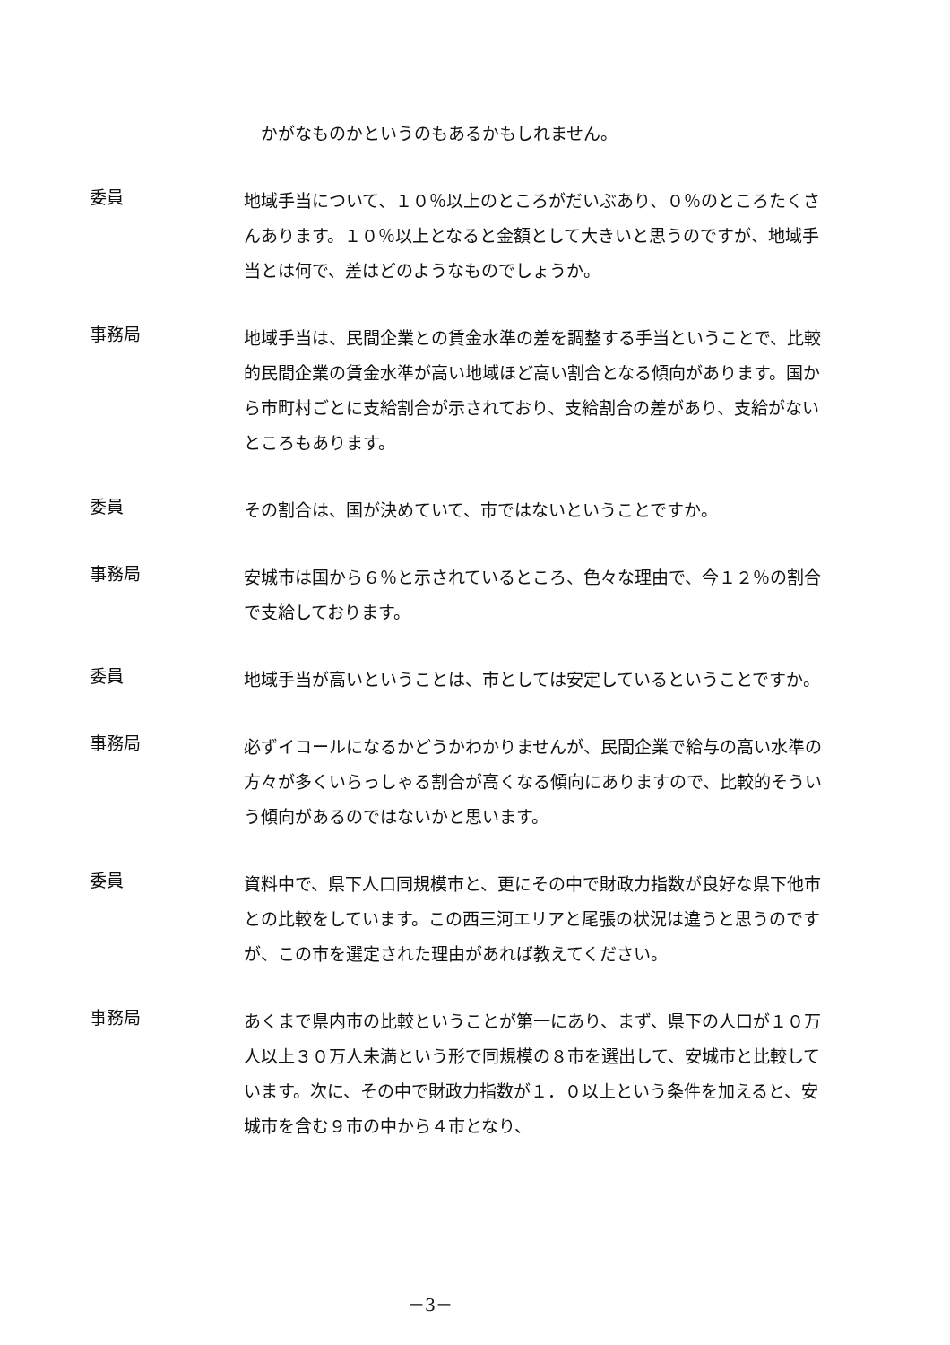かがなものかというのもあるかもしれません。
委員
地域手当について、１０％以上のところがだいぶあり、０％のところたくさんあります。１０％以上となると金額として大きいと思うのですが、地域手当とは何で、差はどのようなものでしょうか。
事務局
地域手当は、民間企業との賃金水準の差を調整する手当ということで、比較的民間企業の賃金水準が高い地域ほど高い割合となる傾向があります。国から市町村ごとに支給割合が示されており、支給割合の差があり、支給がないところもあります。
委員
その割合は、国が決めていて、市ではないということですか。
事務局
安城市は国から６％と示されているところ、色々な理由で、今１２％の割合で支給しております。
委員
地域手当が高いということは、市としては安定しているということですか。
事務局
必ずイコールになるかどうかわかりませんが、民間企業で給与の高い水準の方々が多くいらっしゃる割合が高くなる傾向にありますので、比較的そういう傾向があるのではないかと思います。
委員
資料中で、県下人口同規模市と、更にその中で財政力指数が良好な県下他市との比較をしています。この西三河エリアと尾張の状況は違うと思うのですが、この市を選定された理由があれば教えてください。
事務局
あくまで県内市の比較ということが第一にあり、まず、県下の人口が１０万人以上３０万人未満という形で同規模の８市を選出して、安城市と比較しています。次に、その中で財政力指数が１．０以上という条件を加えると、安城市を含む９市の中から４市となり、
－3－